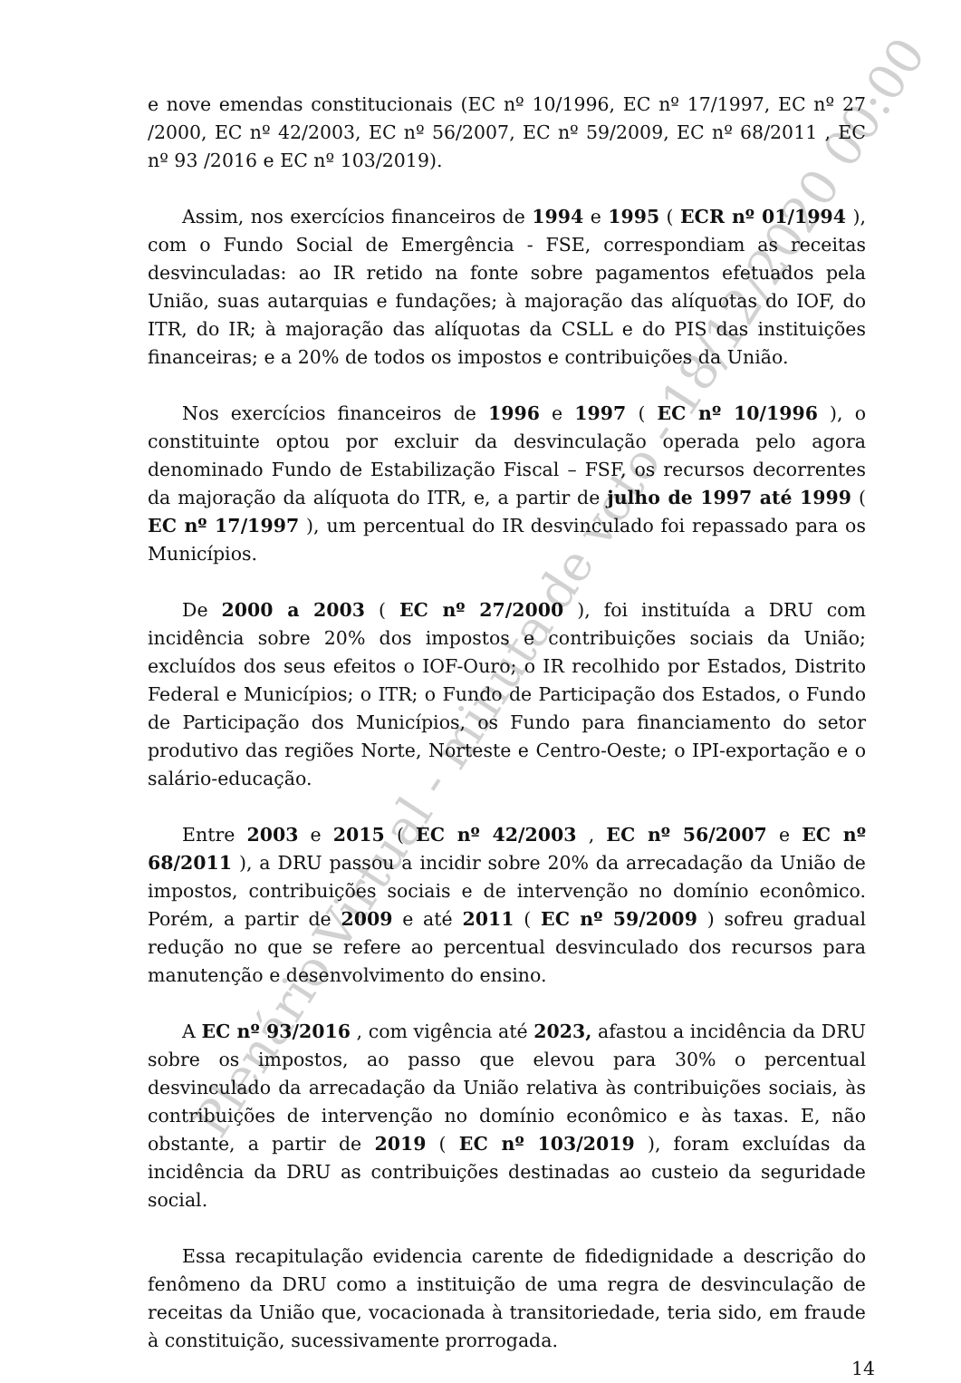e nove emendas constitucionais (EC nº 10/1996, EC nº 17/1997, EC nº 27 /2000, EC nº 42/2003, EC nº 56/2007, EC nº 59/2009, EC nº 68/2011 , EC nº 93 /2016 e EC nº 103/2019).
Assim, nos exercícios financeiros de 1994 e 1995 ( ECR nº 01/1994 ), com o Fundo Social de Emergência - FSE, correspondiam as receitas desvinculadas: ao IR retido na fonte sobre pagamentos efetuados pela União, suas autarquias e fundações; à majoração das alíquotas do IOF, do ITR, do IR; à majoração das alíquotas da CSLL e do PIS das instituições financeiras; e a 20% de todos os impostos e contribuições da União.
Nos exercícios financeiros de 1996 e 1997 ( EC nº 10/1996 ), o constituinte optou por excluir da desvinculação operada pelo agora denominado Fundo de Estabilização Fiscal – FSF, os recursos decorrentes da majoração da alíquota do ITR, e, a partir de julho de 1997 até 1999 ( EC nº 17/1997 ), um percentual do IR desvinculado foi repassado para os Municípios.
De 2000 a 2003 ( EC nº 27/2000 ), foi instituída a DRU com incidência sobre 20% dos impostos e contribuições sociais da União; excluídos dos seus efeitos o IOF-Ouro; o IR recolhido por Estados, Distrito Federal e Municípios; o ITR; o Fundo de Participação dos Estados, o Fundo de Participação dos Municípios, os Fundo para financiamento do setor produtivo das regiões Norte, Norteste e Centro-Oeste; o IPI-exportação e o salário-educação.
Entre 2003 e 2015 ( EC nº 42/2003 , EC nº 56/2007 e EC nº 68/2011 ), a DRU passou a incidir sobre 20% da arrecadação da União de impostos, contribuições sociais e de intervenção no domínio econômico. Porém, a partir de 2009 e até 2011 ( EC nº 59/2009 ) sofreu gradual redução no que se refere ao percentual desvinculado dos recursos para manutenção e desenvolvimento do ensino.
A EC nº 93/2016 , com vigência até 2023, afastou a incidência da DRU sobre os impostos, ao passo que elevou para 30% o percentual desvinculado da arrecadação da União relativa às contribuições sociais, às contribuições de intervenção no domínio econômico e às taxas. E, não obstante, a partir de 2019 ( EC nº 103/2019 ), foram excluídas da incidência da DRU as contribuições destinadas ao custeio da seguridade social.
Essa recapitulação evidencia carente de fidedignidade a descrição do fenômeno da DRU como a instituição de uma regra de desvinculação de receitas da União que, vocacionada à transitoriedade, teria sido, em fraude à constituição, sucessivamente prorrogada.
14
Plenário Virtual - minuta de voto - 18/12/2020 00:00